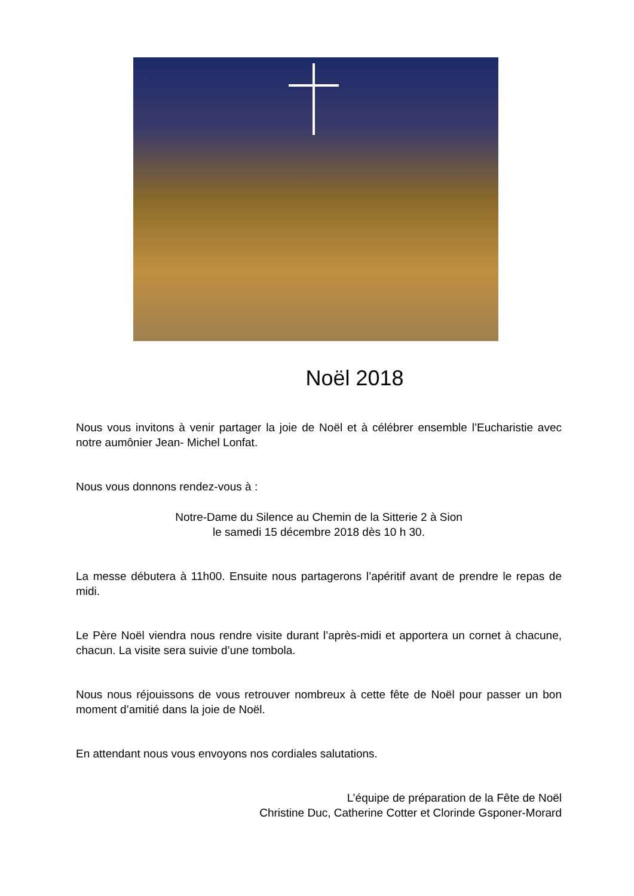Noël 2018
Nous vous invitons à venir partager la joie de Noël et à célébrer ensemble l’Eucharistie avec notre aumônier Jean- Michel Lonfat.
Nous vous donnons rendez-vous à :
Notre-Dame du Silence au Chemin de la Sitterie 2 à Sion
le samedi 15 décembre 2018 dès 10 h 30.
La messe débutera à 11h00. Ensuite nous partagerons l’apéritif avant de prendre le repas de midi.
Le Père Noël viendra nous rendre visite durant l’après-midi et apportera un cornet à chacune, chacun. La visite sera suivie d’une tombola.
Nous nous réjouissons de vous retrouver nombreux à cette fête de Noël pour passer un bon moment d’amitié dans la joie de Noël.
En attendant nous vous envoyons nos cordiales salutations.
L’équipe de préparation de la Fête de Noël
Christine Duc, Catherine Cotter et Clorinde Gsponer-Morard